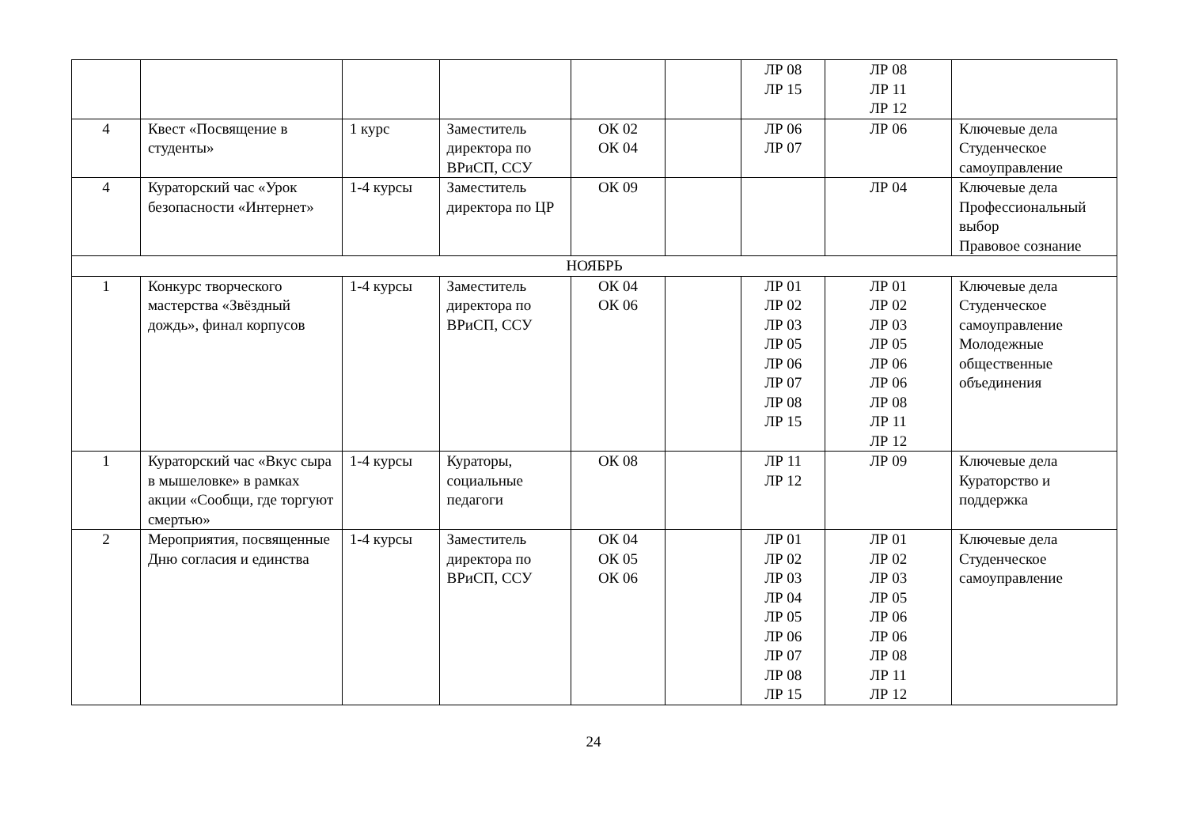| | | | | | | ЛР 08 ЛР 15 | ЛР 08 ЛР 11 ЛР 12 | |
| 4 | Квест «Посвящение в студенты» | 1 курс | Заместитель директора по ВРиСП, ССУ | ОК 02 ОК 04 | | ЛР 06 ЛР 07 | ЛР 06 | Ключевые дела Студенческое самоуправление |
| 4 | Кураторский час «Урок безопасности «Интернет» | 1-4 курсы | Заместитель директора по ЦР | ОК 09 | | | ЛР 04 | Ключевые дела Профессиональный выбор Правовое сознание |
| НОЯБРЬ | | | | | | | | |
| 1 | Конкурс творческого мастерства «Звёздный дождь», финал корпусов | 1-4 курсы | Заместитель директора по ВРиСП, ССУ | ОК 04 ОК 06 | | ЛР 01 ЛР 02 ЛР 03 ЛР 05 ЛР 06 ЛР 07 ЛР 08 ЛР 15 | ЛР 01 ЛР 02 ЛР 03 ЛР 05 ЛР 06 ЛР 06 ЛР 08 ЛР 11 ЛР 12 | Ключевые дела Студенческое самоуправление Молодежные общественные объединения |
| 1 | Кураторский час «Вкус сыра в мышеловке» в рамках акции «Сообщи, где торгуют смертью» | 1-4 курсы | Кураторы, социальные педагоги | ОК 08 | | ЛР 11 ЛР 12 | ЛР 09 | Ключевые дела Кураторство и поддержка |
| 2 | Мероприятия, посвященные Дню согласия и единства | 1-4 курсы | Заместитель директора по ВРиСП, ССУ | ОК 04 ОК 05 ОК 06 | | ЛР 01 ЛР 02 ЛР 03 ЛР 04 ЛР 05 ЛР 06 ЛР 07 ЛР 08 ЛР 15 | ЛР 01 ЛР 02 ЛР 03 ЛР 05 ЛР 06 ЛР 06 ЛР 08 ЛР 11 ЛР 12 | Ключевые дела Студенческое самоуправление |
24